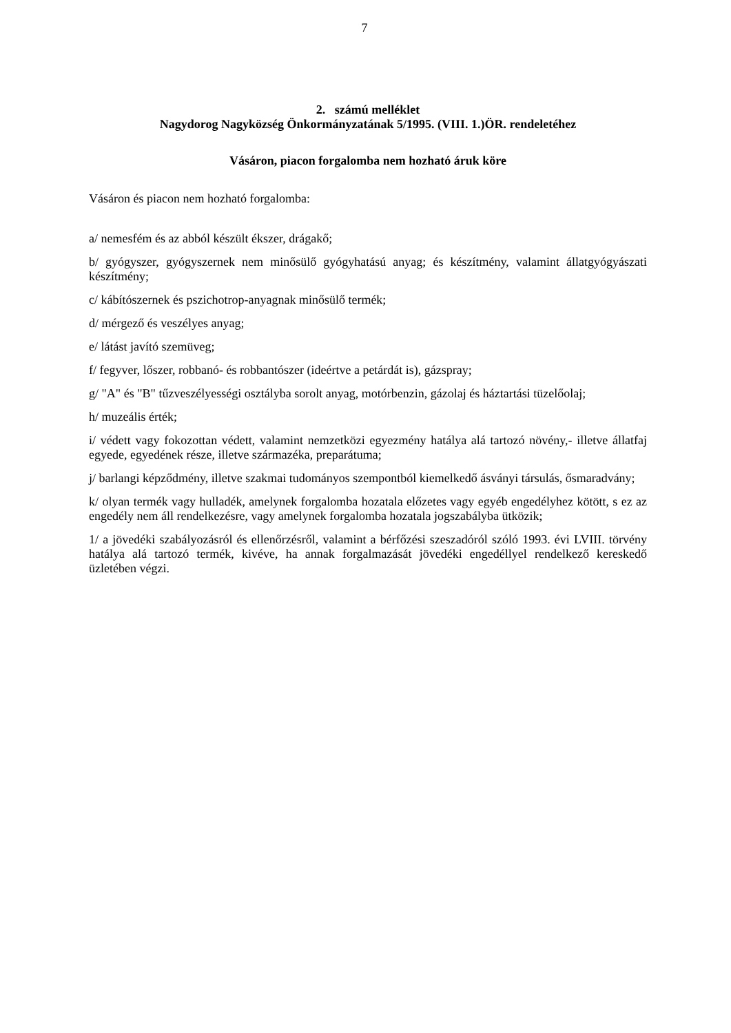7
2. számú melléklet
Nagydorog Nagyközség Önkormányzatának 5/1995. (VIII. 1.)ÖR. rendeletéhez
Vásáron, piacon forgalomba nem hozható áruk köre
Vásáron és piacon nem hozható forgalomba:
a/ nemesfém és az abból készült ékszer, drágakő;
b/ gyógyszer, gyógyszernek nem minősülő gyógyhatású anyag; és készítmény, valamint állatgyógyászati készítmény;
c/ kábítószernek és pszichotrop-anyagnak minősülő termék;
d/ mérgező és veszélyes anyag;
e/ látást javító szemüveg;
f/ fegyver, lőszer, robbanó- és robbantószer (ideértve a petárdát is), gázspray;
g/ "A" és "B" tűzveszélyességi osztályba sorolt anyag, motórbenzin, gázolaj és háztartási tüzelőolaj;
h/ muzeális érték;
i/ védett vagy fokozottan védett, valamint nemzetközi egyezmény hatálya alá tartozó növény,- illetve állatfaj egyede, egyedének része, illetve származéka, preparátuma;
j/ barlangi képződmény, illetve szakmai tudományos szempontból kiemelkedő ásványi társulás, ősmaradvány;
k/ olyan termék vagy hulladék, amelynek forgalomba hozatala előzetes vagy egyéb engedélyhez kötött, s ez az engedély nem áll rendelkezésre, vagy amelynek forgalomba hozatala jogszabályba ütközik;
1/ a jövedéki szabályozásról és ellenőrzésről, valamint a bérfőzési szeszadóról szóló 1993. évi LVIII. törvény hatálya alá tartozó termék, kivéve, ha annak forgalmazását jövedéki engedéllyel rendelkező kereskedő üzletében végzi.